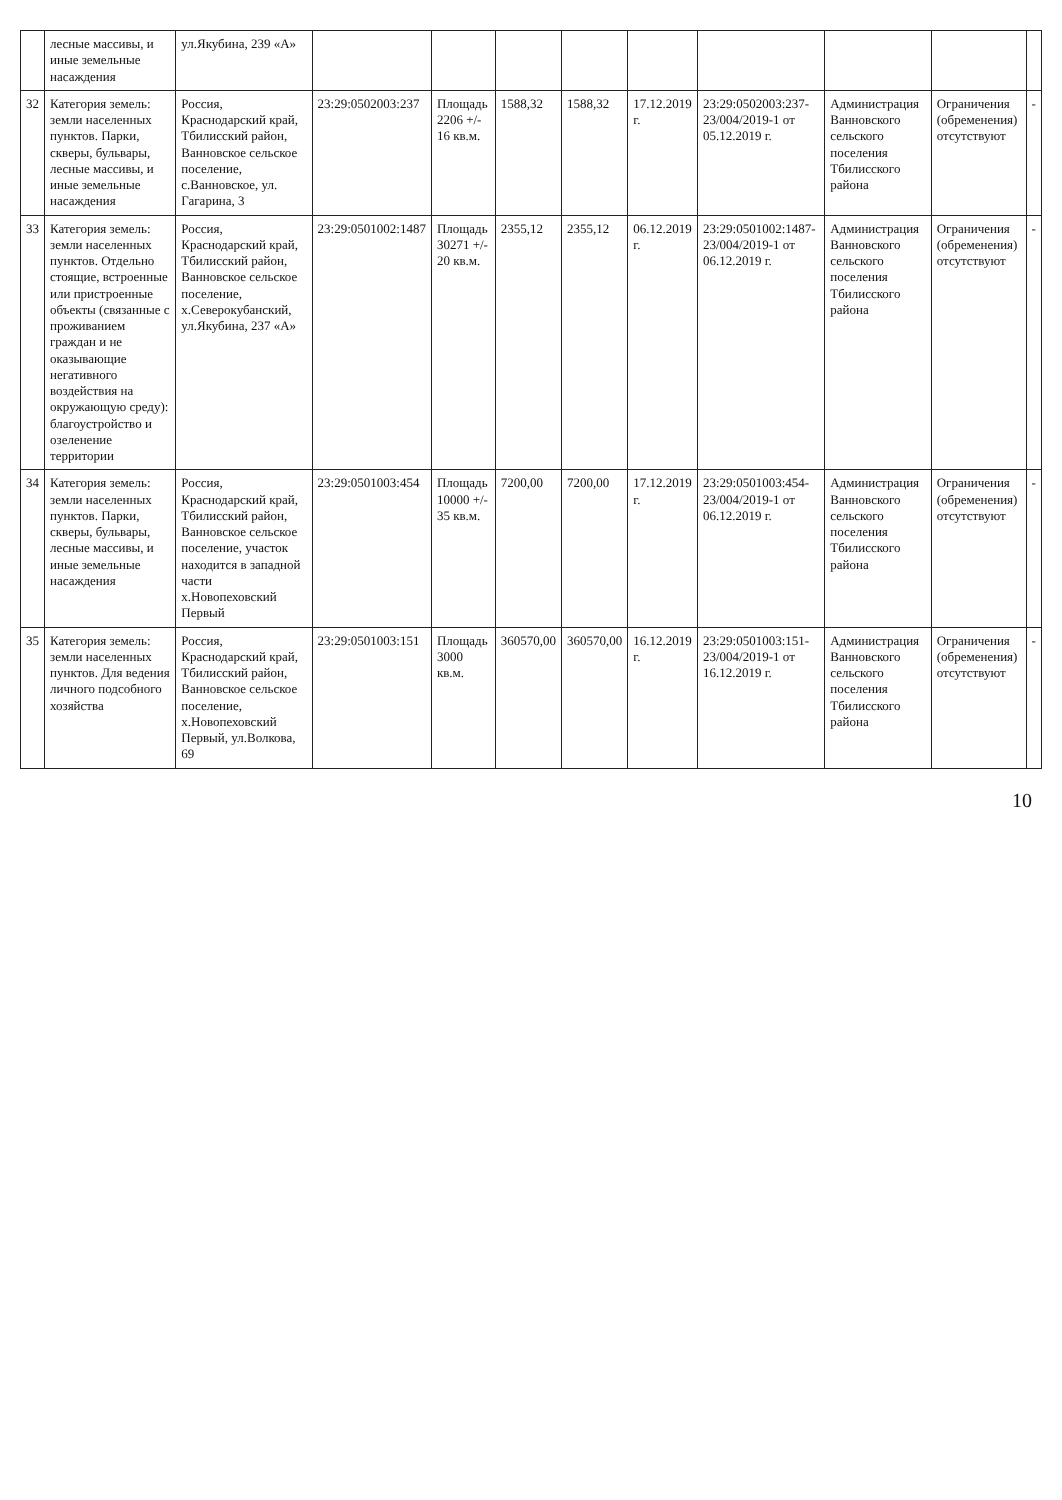| | лесные массивы, и иные земельные насаждения | ул.Якубина, 239 «А» | | | | | | | | | |
| 32 | Категория земель: земли населенных пунктов. Парки, скверы, бульвары, лесные массивы, и иные земельные насаждения | Россия, Краснодарский край, Тбилисский район, Ванновское сельское поселение, с.Ванновское, ул. Гагарина, 3 | 23:29:0502003:237 | Площадь 2206 +/- 16 кв.м. | 1588,32 | 1588,32 | 17.12.2019 г. | 23:29:0502003:237-23/004/2019-1 от 05.12.2019 г. | Администрация Ванновского сельского поселения Тбилисского района | Ограничения (обременения) отсутствуют | - |
| 33 | Категория земель: земли населенных пунктов. Отдельно стоящие, встроенные или пристроенные объекты (связанные с проживанием граждан и не оказывающие негативного воздействия на окружающую среду): благоустройство и озеленение территории | Россия, Краснодарский край, Тбилисский район, Ванновское сельское поселение, х.Северокубанский, ул.Якубина, 237 «А» | 23:29:0501002:1487 | Площадь 30271 +/- 20 кв.м. | 2355,12 | 2355,12 | 06.12.2019 г. | 23:29:0501002:1487-23/004/2019-1 от 06.12.2019 г. | Администрация Ванновского сельского поселения Тбилисского района | Ограничения (обременения) отсутствуют | - |
| 34 | Категория земель: земли населенных пунктов. Парки, скверы, бульвары, лесные массивы, и иные земельные насаждения | Россия, Краснодарский край, Тбилисский район, Ванновское сельское поселение, участок находится в западной части х.Новопеховский Первый | 23:29:0501003:454 | Площадь 10000 +/- 35 кв.м. | 7200,00 | 7200,00 | 17.12.2019 г. | 23:29:0501003:454-23/004/2019-1 от 06.12.2019 г. | Администрация Ванновского сельского поселения Тбилисского района | Ограничения (обременения) отсутствуют | - |
| 35 | Категория земель: земли населенных пунктов. Для ведения личного подсобного хозяйства | Россия, Краснодарский край, Тбилисский район, Ванновское сельское поселение, х.Новопеховский Первый, ул.Волкова, 69 | 23:29:0501003:151 | Площадь 3000 кв.м. | 360570,00 | 360570,00 | 16.12.2019 г. | 23:29:0501003:151-23/004/2019-1 от 16.12.2019 г. | Администрация Ванновского сельского поселения Тбилисского района | Ограничения (обременения) отсутствуют | - |
10